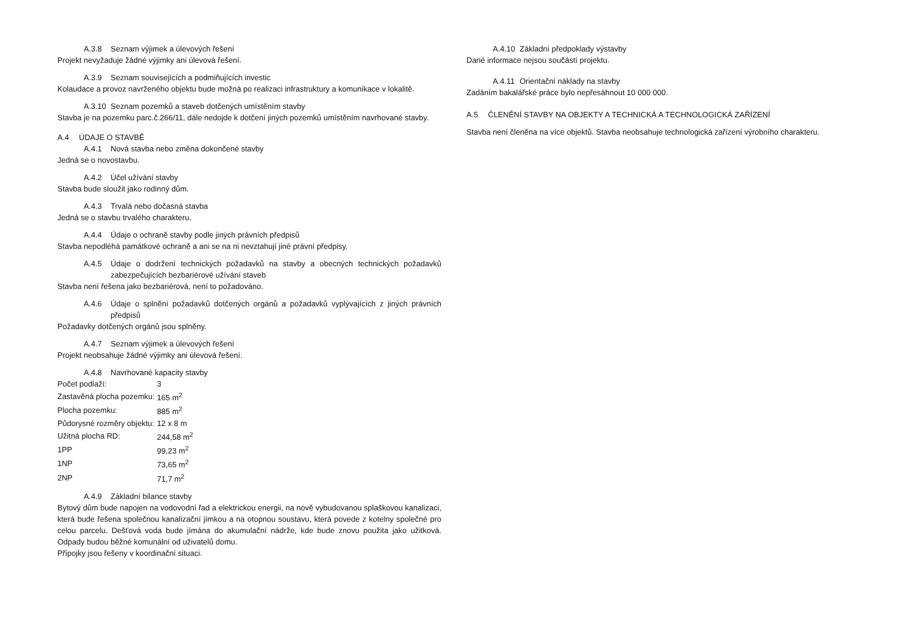A.3.8 Seznam výjimek a úlevových řešení
Projekt nevyžaduje žádné výjimky ani úlevová řešení.
A.3.9 Seznam souvisejících a podmiňujících investic
Kolaudace a provoz navrženého objektu bude možná po realizaci infrastruktury a komunikace v lokalitě.
A.3.10 Seznam pozemků a staveb dotčených umístěním stavby
Stavba je na pozemku parc.č.266/11, dále nedojde k dotčení jiných pozemků umístěním navrhované stavby.
A.4 ÚDAJE O STAVBĚ
A.4.1 Nová stavba nebo změna dokončené stavby
Jedná se o novostavbu.
A.4.2 Účel užívání stavby
Stavba bude sloužit jako rodinný dům.
A.4.3 Trvalá nebo dočasná stavba
Jedná se o stavbu trvalého charakteru.
A.4.4 Údaje o ochraně stavby podle jiných právních předpisů
Stavba nepodléhá památkové ochraně a ani se na ni nevztahují jiné právní předpisy.
A.4.5 Údaje o dodržení technických požadavků na stavby a obecných technických požadavků zabezpečujících bezbariérové užívání staveb
Stavba není řešena jako bezbariérová, není to požadováno.
A.4.6 Údaje o splnění požadavků dotčených orgánů a požadavků vyplývajících z jiných právních předpisů
Požadavky dotčených orgánů jsou splněny.
A.4.7 Seznam výjimek a úlevových řešení
Projekt neobsahuje žádné výjimky ani úlevová řešení.
A.4.8 Navrhované kapacity stavby
| Počet podlaží: | 3 |
| Zastavěná plocha pozemku: | 165 m<sup>2</sup> |
| Plocha pozemku: | 885 m<sup>2</sup> |
| Půdorysné rozměry objektu: | 12 x 8 m |
| Užitná plocha RD: | 244,58 m<sup>2</sup> |
| 1PP | 99,23 m<sup>2</sup> |
| 1NP | 73,65 m<sup>2</sup> |
| 2NP | 71,7 m<sup>2</sup> |
A.4.9 Základní bilance stavby
Bytový dům bude napojen na vodovodní řad a elektrickou energii, na nově vybudovanou splaškovou kanalizaci, která bude řešena společnou kanalizační jímkou a na otopnou soustavu, která povede z kotelny společné pro celou parcelu. Dešťová voda bude jímána do akumulační nádrže, kde bude znovu použita jako užitková. Odpady budou běžné komunální od uživatelů domu.
Přípojky jsou řešeny v koordinační situaci.
A.4.10 Základní předpoklady výstavby
Dané informace nejsou součástí projektu.
A.4.11 Orientační náklady na stavby
Zadáním bakalářské práce bylo nepřesáhnout 10 000 000.
A.5 ČLENĚNÍ STAVBY NA OBJEKTY A TECHNICKÁ A TECHNOLOGICKÁ ZAŘÍZENÍ
Stavba není členěna na více objektů. Stavba neobsahuje technologická zařízení výrobního charakteru.